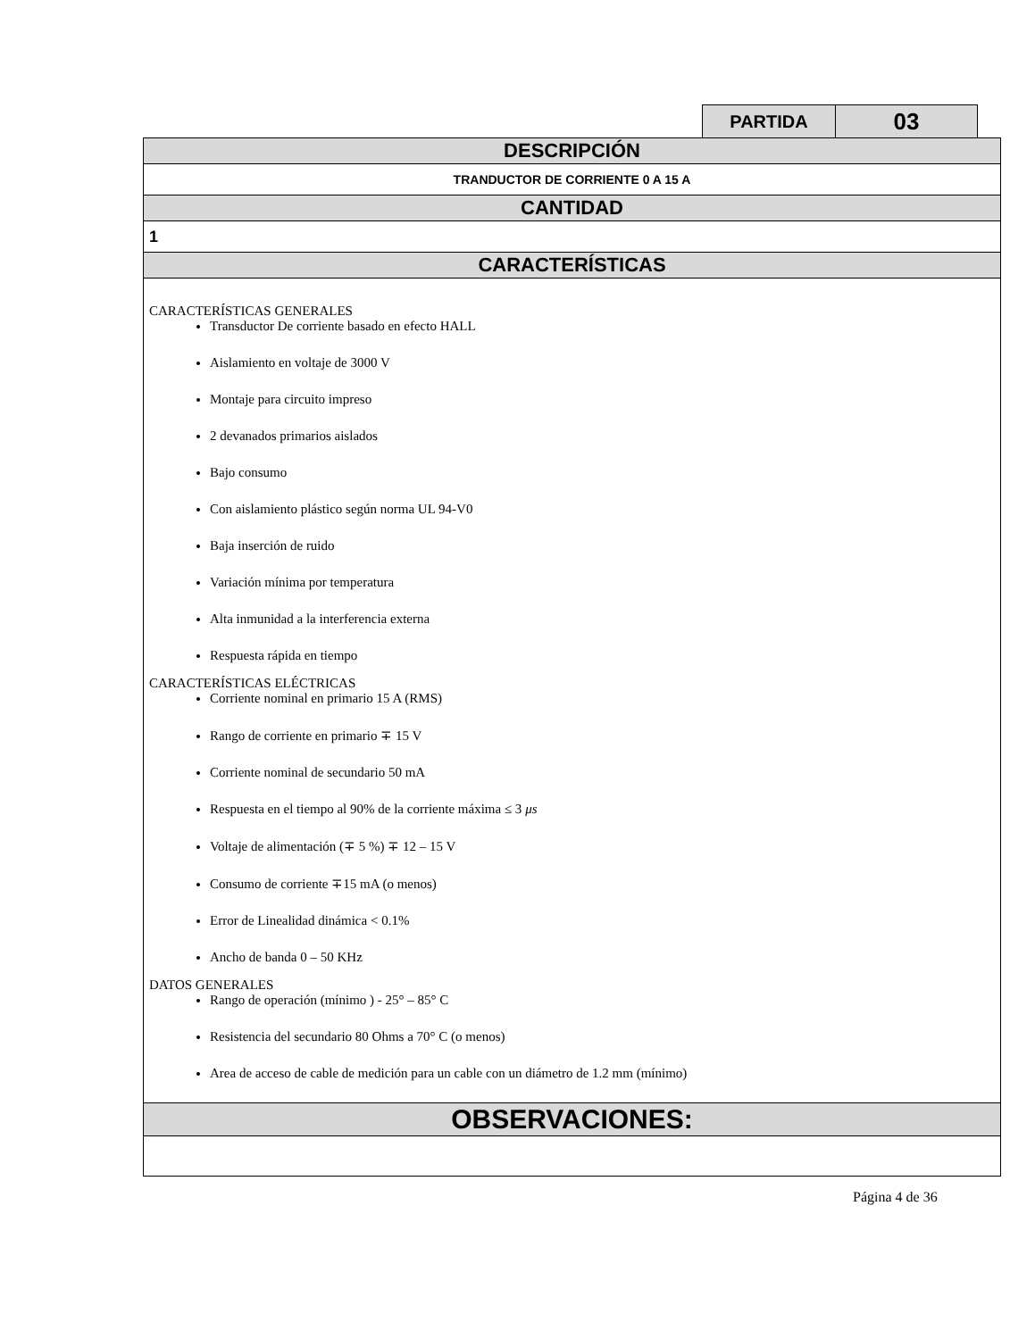| PARTIDA | 03 |
| DESCRIPCIÓN |
| TRANDUCTOR DE CORRIENTE 0 A 15 A |
| CANTIDAD |
| 1 |
| CARACTERÍSTICAS |
| CARACTERÍSTICAS GENERALES Transductor De corriente basado en efecto HALL Aislamiento en voltaje de 3000 V Montaje para circuito impreso 2 devanados primarios aislados Bajo consumo Con aislamiento plástico según norma UL 94-V0 Baja inserción de ruido Variación mínima por temperatura Alta inmunidad a la interferencia externa Respuesta rápida en tiempo CARACTERÍSTICAS ELÉCTRICAS Corriente nominal en primario 15 A (RMS) Rango de corriente en primario ∓ 15 V Corriente nominal de secundario 50 mA Respuesta en el tiempo al 90% de la corriente máxima ≤ 3 μs Voltaje de alimentación (∓ 5 %) ∓ 12 – 15 V Consumo de corriente ∓15 mA (o menos) Error de Linealidad dinámica < 0.1% Ancho de banda 0 – 50 KHz DATOS GENERALES Rango de operación (mínimo ) - 25° – 85° C Resistencia del secundario 80 Ohms a 70° C (o menos) Area de acceso de cable de medición para un cable con un diámetro de 1.2 mm (mínimo) |
| OBSERVACIONES: |
Página 4 de 36